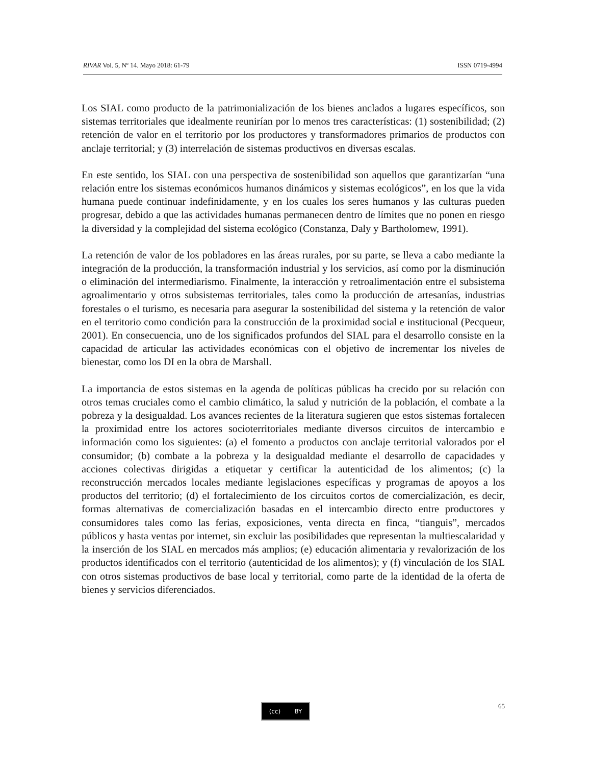RIVAR Vol. 5, Nº 14. Mayo 2018: 61-79 ISSN 0719-4994
Los SIAL como producto de la patrimonialización de los bienes anclados a lugares específicos, son sistemas territoriales que idealmente reunirían por lo menos tres características: (1) sostenibilidad; (2) retención de valor en el territorio por los productores y transformadores primarios de productos con anclaje territorial; y (3) interrelación de sistemas productivos en diversas escalas.
En este sentido, los SIAL con una perspectiva de sostenibilidad son aquellos que garantizarían “una relación entre los sistemas económicos humanos dinámicos y sistemas ecológicos”, en los que la vida humana puede continuar indefinidamente, y en los cuales los seres humanos y las culturas pueden progresar, debido a que las actividades humanas permanecen dentro de límites que no ponen en riesgo la diversidad y la complejidad del sistema ecológico (Constanza, Daly y Bartholomew, 1991).
La retención de valor de los pobladores en las áreas rurales, por su parte, se lleva a cabo mediante la integración de la producción, la transformación industrial y los servicios, así como por la disminución o eliminación del intermediarismo. Finalmente, la interacción y retroalimentación entre el subsistema agroalimentario y otros subsistemas territoriales, tales como la producción de artesanías, industrias forestales o el turismo, es necesaria para asegurar la sostenibilidad del sistema y la retención de valor en el territorio como condición para la construcción de la proximidad social e institucional (Pecqueur, 2001). En consecuencia, uno de los significados profundos del SIAL para el desarrollo consiste en la capacidad de articular las actividades económicas con el objetivo de incrementar los niveles de bienestar, como los DI en la obra de Marshall.
La importancia de estos sistemas en la agenda de políticas públicas ha crecido por su relación con otros temas cruciales como el cambio climático, la salud y nutrición de la población, el combate a la pobreza y la desigualdad. Los avances recientes de la literatura sugieren que estos sistemas fortalecen la proximidad entre los actores socioterritoriales mediante diversos circuitos de intercambio e información como los siguientes: (a) el fomento a productos con anclaje territorial valorados por el consumidor; (b) combate a la pobreza y la desigualdad mediante el desarrollo de capacidades y acciones colectivas dirigidas a etiquetar y certificar la autenticidad de los alimentos; (c) la reconstrucción mercados locales mediante legislaciones específicas y programas de apoyos a los productos del territorio; (d) el fortalecimiento de los circuitos cortos de comercialización, es decir, formas alternativas de comercialización basadas en el intercambio directo entre productores y consumidores tales como las ferias, exposiciones, venta directa en finca, “tianguis”, mercados públicos y hasta ventas por internet, sin excluir las posibilidades que representan la multiescalaridad y la inserción de los SIAL en mercados más amplios; (e) educación alimentaria y revalorización de los productos identificados con el territorio (autenticidad de los alimentos); y (f) vinculación de los SIAL con otros sistemas productivos de base local y territorial, como parte de la identidad de la oferta de bienes y servicios diferenciados.
(cc) BY 65